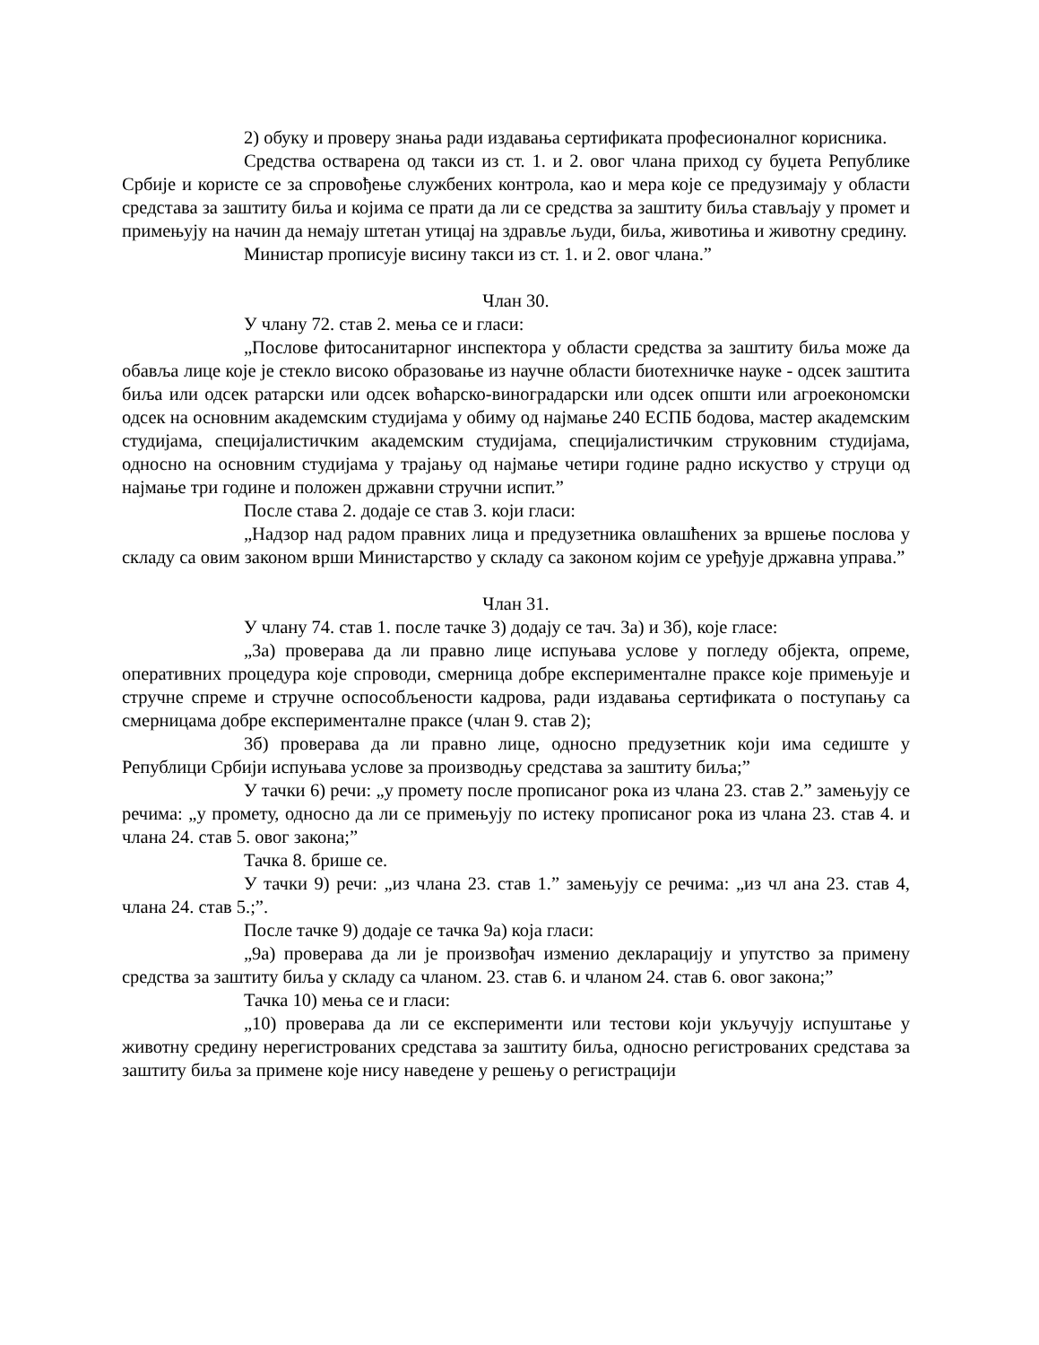2) обуку и проверу знања ради издавања сертификата професионалног корисника.
Средства остварена од такси из ст. 1. и 2. овог члана приход су буџета Републике Србије и користе се за спровођење службених контрола, као и мера које се предузимају у области средстава за заштиту биља и којима се прати да ли се средства за заштиту биља стављају у промет и примењују на начин да немају штетан утицај на здравље људи, биља, животиња и животну средину.
Министар прописује висину такси из ст. 1. и 2. овог члана.”
Члан 30.
У члану 72. став 2. мења се и гласи:
„Послове фитосанитарног инспектора у области средства за заштиту биља може да обавља лице које је стекло високо образовање из научне области биотехничке науке - одсек заштита биља или одсек ратарски или одсек воћарско-виноградарски или одсек општи или агроекономски одсек на основним академским студијама у обиму од најмање 240 ЕСПБ бодова, мастер академским студијама, специјалистичким академским студијама, специјалистичким струковним студијама, односно на основним студијама у трајању од најмање четири године радно искуство у струци од најмање три године и положен државни стручни испит.”
После става 2. додаје се став 3. који гласи:
„Надзор над радом правних лица и предузетника овлашћених за вршење послова у складу са овим законом врши Министарство у складу са законом којим се уређује државна управа.”
Члан 31.
У члану 74. став 1. после тачке 3) додају се тач. 3а) и 3б), које гласе:
„3а) проверава да ли правно лице испуњава услове у погледу објекта, опреме, оперативних процедура које спроводи, смерница добре експерименталне праксе које примењује и стручне спреме и стручне оспособљености кадрова, ради издавања сертификата о поступању са смерницама добре експерименталне праксе (члан 9. став 2);
3б) проверава да ли правно лице, односно предузетник који има седиште у Републици Србији испуњава услове за производњу средстава за заштиту биља;”
У тачки 6) речи: „у промету после прописаног рока из члана 23. став 2.” замењују се речима: „у промету, односно да ли се примењују по истеку прописаног рока из члана 23. став 4. и члана 24. став 5. овог закона;”
Тачка 8. брише се.
У тачки 9) речи: „из члана 23. став 1.” замењују се речима: „из чл ана 23. став 4, члана 24. став 5.;”.
После тачке 9) додаје се тачка 9а) која гласи:
„9а) проверава да ли је произвођач изменио декларацију и упутство за примену средства за заштиту биља у складу са чланом. 23. став 6. и чланом 24. став 6. овог закона;”
Тачка 10) мења се и гласи:
„10) проверава да ли се експерименти или тестови који укључују испуштање у животну средину нерегистрованих средстава за заштиту биља, односно регистрованих средстава за заштиту биља за примене које нису наведене у решењу о регистрацији